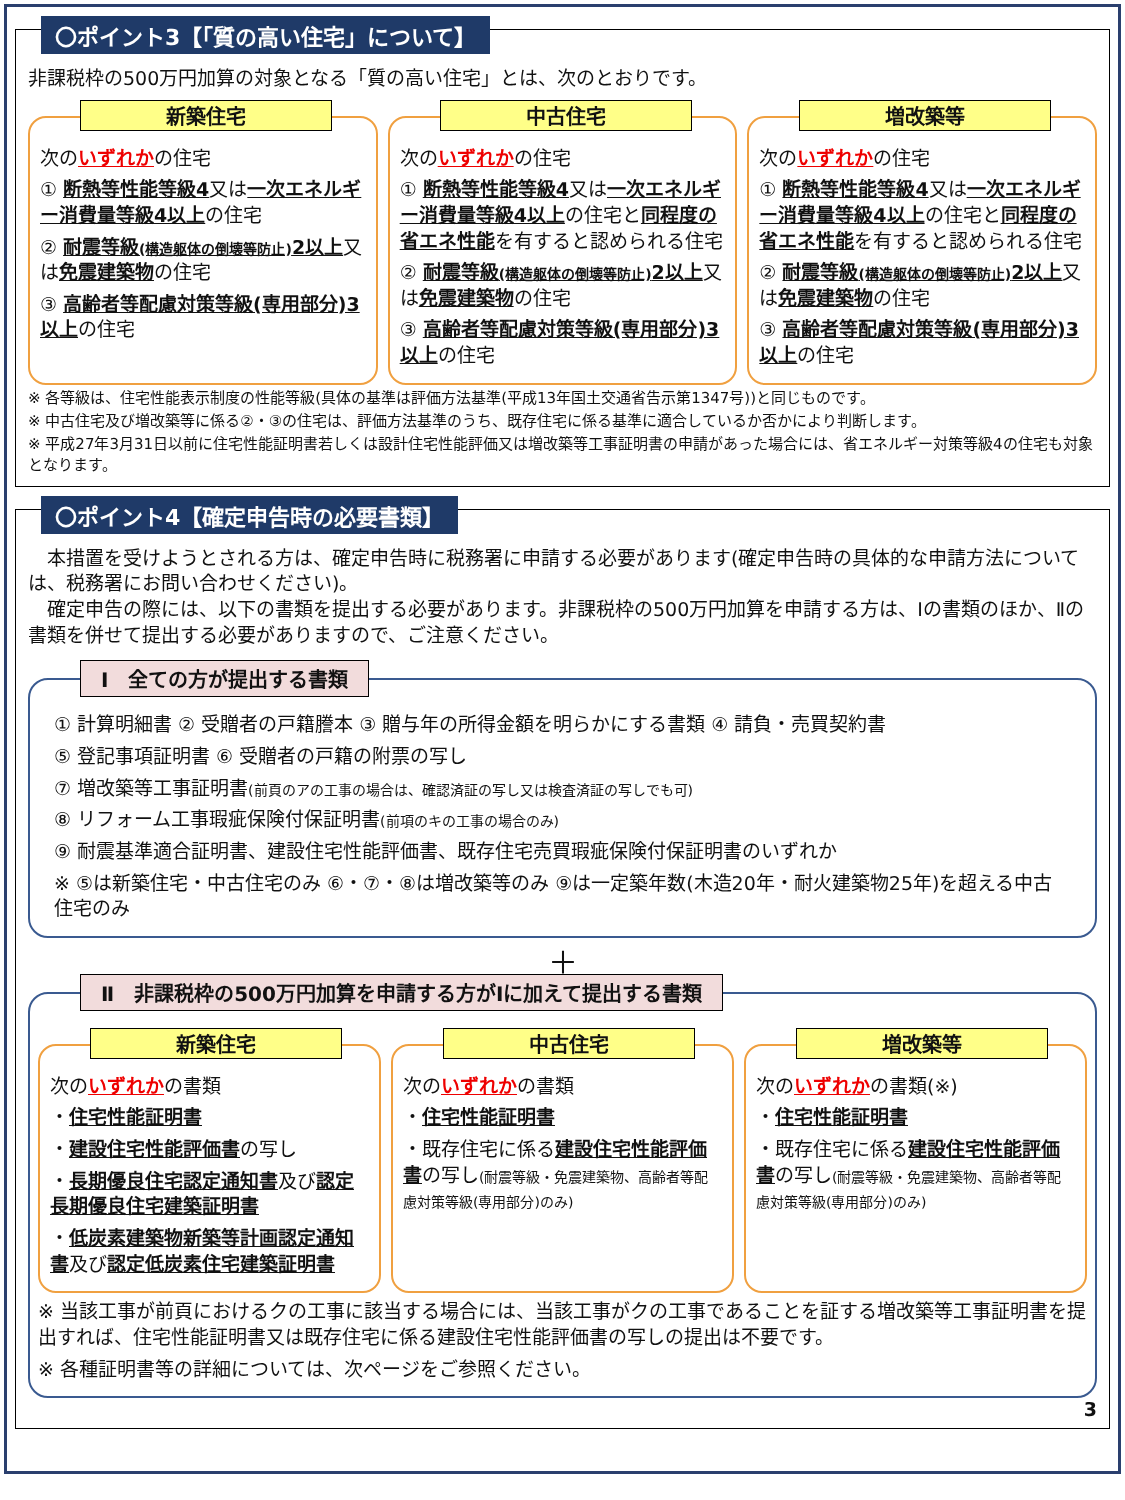〇ポイント3【「質の高い住宅」について】
非課税枠の500万円加算の対象となる「質の高い住宅」とは、次のとおりです。
新築住宅
次のいずれかの住宅
① 断熱等性能等級4又は一次エネルギー消費量等級4以上の住宅
② 耐震等級(構造躯体の倒壊等防止) 2以上又は免震建築物の住宅
③ 高齢者等配慮対策等級(専用部分)3以上の住宅
中古住宅
次のいずれかの住宅
① 断熱等性能等級4又は一次エネルギー消費量等級4以上の住宅と同程度の省エネ性能を有すると認められる住宅
② 耐震等級(構造躯体の倒壊等防止) 2以上又は免震建築物の住宅
③ 高齢者等配慮対策等級(専用部分)3以上の住宅
増改築等
次のいずれかの住宅
① 断熱等性能等級4又は一次エネルギー消費量等級4以上の住宅と同程度の省エネ性能を有すると認められる住宅
② 耐震等級(構造躯体の倒壊等防止) 2以上又は免震建築物の住宅
③ 高齢者等配慮対策等級(専用部分)3以上の住宅
※ 各等級は、住宅性能表示制度の性能等級(具体の基準は評価方法基準(平成13年国土交通省告示第1347号))と同じものです。
※ 中古住宅及び増改築等に係る②・③の住宅は、評価方法基準のうち、既存住宅に係る基準に適合しているか否かにより判断します。
※ 平成27年3月31日以前に住宅性能証明書若しくは設計住宅性能評価又は増改築等工事証明書の申請があった場合には、省エネルギー対策等級4の住宅も対象となります。
〇ポイント4【確定申告時の必要書類】
　本措置を受けようとされる方は、確定申告時に税務署に申請する必要があります(確定申告時の具体的な申請方法については、税務署にお問い合わせください)。
　確定申告の際には、以下の書類を提出する必要があります。非課税枠の500万円加算を申請する方は、Ⅰの書類のほか、Ⅱの書類を併せて提出する必要がありますので、ご注意ください。
Ⅰ　全ての方が提出する書類
① 計算明細書 ② 受贈者の戸籍謄本 ③ 贈与年の所得金額を明らかにする書類 ④ 請負・売買契約書
⑤ 登記事項証明書 ⑥ 受贈者の戸籍の附票の写し
⑦ 増改築等工事証明書(前頁のアの工事の場合は、確認済証の写し又は検査済証の写しでも可)
⑧ リフォーム工事瑕疵保険付保証明書(前項のキの工事の場合のみ)
⑨ 耐震基準適合証明書、建設住宅性能評価書、既存住宅売買瑕疵保険付保証明書のいずれか
※ ⑤は新築住宅・中古住宅のみ ⑥・⑦・⑧は増改築等のみ ⑨は一定築年数(木造20年・耐火建築物25年)を超える中古住宅のみ
＋
Ⅱ　非課税枠の500万円加算を申請する方がⅠに加えて提出する書類
新築住宅
次のいずれかの書類
・住宅性能証明書
・建設住宅性能評価書の写し
・長期優良住宅認定通知書及び認定長期優良住宅建築証明書
・低炭素建築物新築等計画認定通知書及び認定低炭素住宅建築証明書
中古住宅
次のいずれかの書類
・住宅性能証明書
・既存住宅に係る建設住宅性能評価書の写し(耐震等級・免震建築物、高齢者等配慮対策等級(専用部分)のみ)
増改築等
次のいずれかの書類(※)
・住宅性能証明書
・既存住宅に係る建設住宅性能評価書の写し(耐震等級・免震建築物、高齢者等配慮対策等級(専用部分)のみ)
※ 当該工事が前頁におけるクの工事に該当する場合には、当該工事がクの工事であることを証する増改築等工事証明書を提出すれば、住宅性能証明書又は既存住宅に係る建設住宅性能評価書の写しの提出は不要です。
※ 各種証明書等の詳細については、次ページをご参照ください。
3